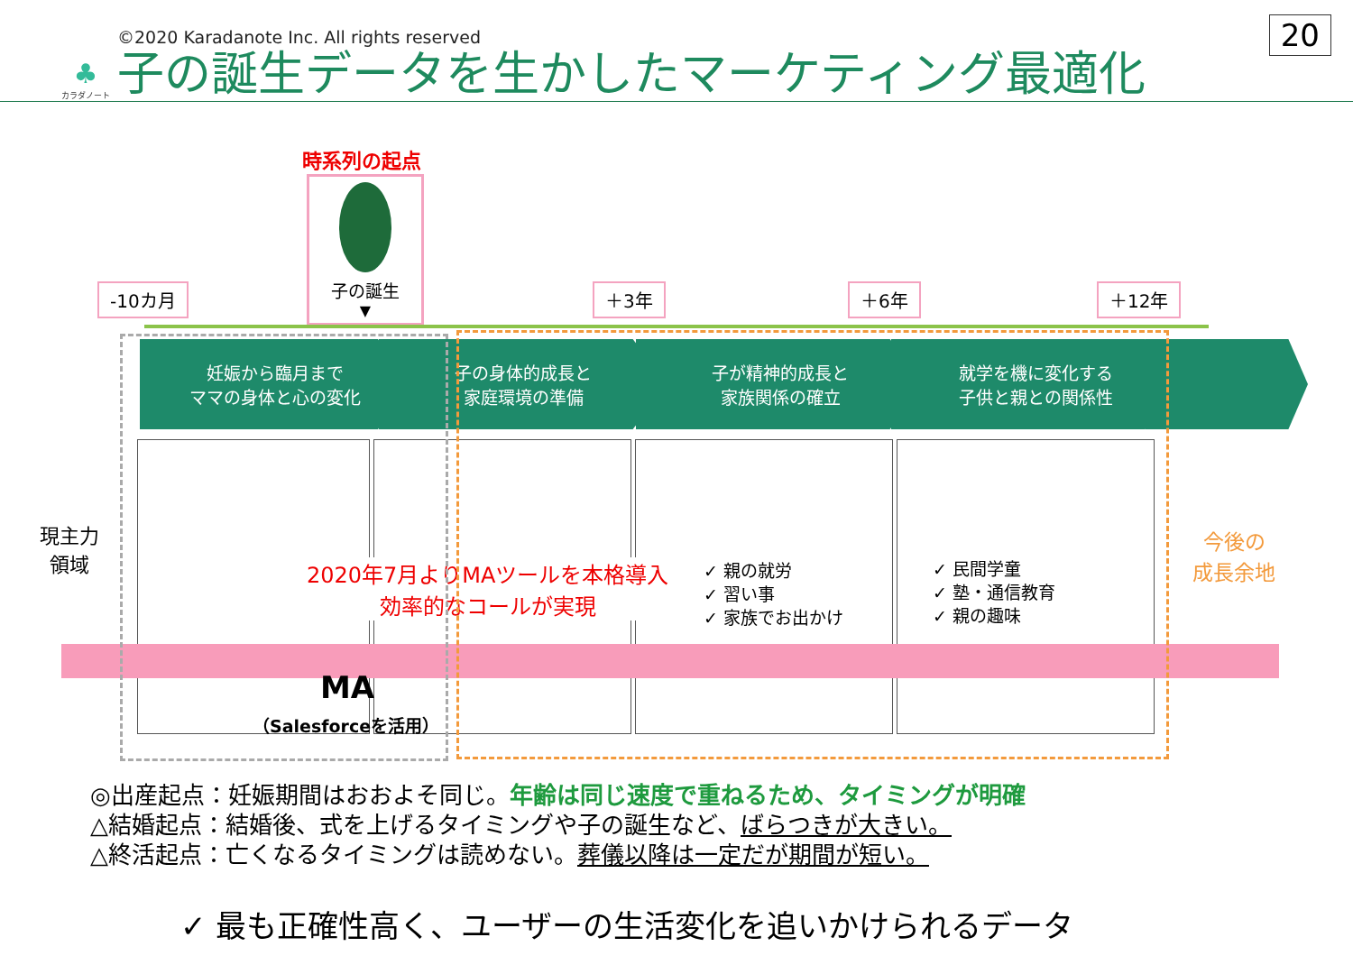♣
カラダノート
©2020 Karadanote Inc. All rights reserved
子の誕生データを生かしたマーケティング最適化
20
時系列の起点
子の誕生
▼
-10カ月 ＋3年 ＋6年 ＋12年
妊娠から臨月まで
ママの身体と心の変化
子の身体的成長と
家庭環境の準備
子が精神的成長と
家族関係の確立
就学を機に変化する
子供と親との関係性
現主力
領域
2020年7月よりMAツールを本格導入
効率的なコールが実現
✓ 親の就労
✓ 習い事
✓ 家族でお出かけ
✓ 民間学童
✓ 塾・通信教育
✓ 親の趣味
今後の
成長余地
MA
（Salesforceを活用）
◎出産起点：妊娠期間はおおよそ同じ。年齢は同じ速度で重ねるため、タイミングが明確
△結婚起点：結婚後、式を上げるタイミングや子の誕生など、ばらつきが大きい。
△終活起点：亡くなるタイミングは読めない。葬儀以降は一定だが期間が短い。
✓ 最も正確性高く、ユーザーの生活変化を追いかけられるデータ